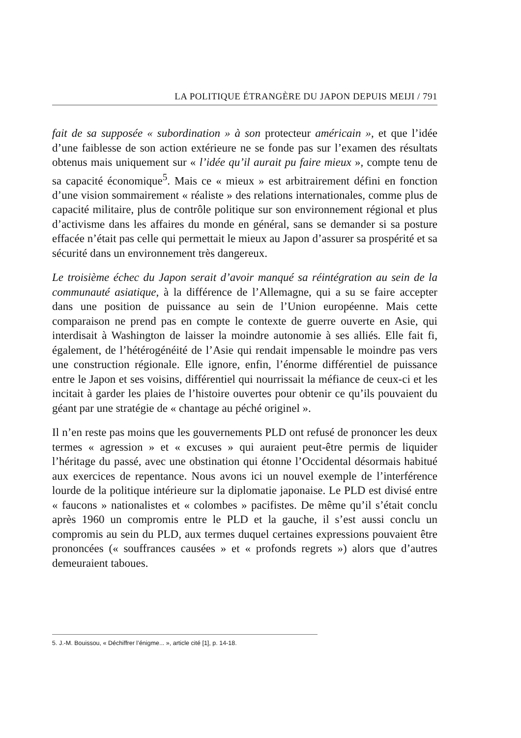LA POLITIQUE ÉTRANGÈRE DU JAPON DEPUIS MEIJI / 791
fait de sa supposée « subordination » à son protecteur américain », et que l’idée d’une faiblesse de son action extérieure ne se fonde pas sur l’examen des résultats obtenus mais uniquement sur « l’idée qu’il aurait pu faire mieux », compte tenu de sa capacité économique<sup>5</sup>. Mais ce « mieux » est arbitrairement défini en fonction d’une vision sommairement « réaliste » des relations internationales, comme plus de capacité militaire, plus de contrôle politique sur son environnement régional et plus d’activisme dans les affaires du monde en général, sans se demander si sa posture effacée n’était pas celle qui permettait le mieux au Japon d’assurer sa prospérité et sa sécurité dans un environnement très dangereux.
Le troisième échec du Japon serait d’avoir manqué sa réintégration au sein de la communauté asiatique, à la différence de l’Allemagne, qui a su se faire accepter dans une position de puissance au sein de l’Union européenne. Mais cette comparaison ne prend pas en compte le contexte de guerre ouverte en Asie, qui interdisait à Washington de laisser la moindre autonomie à ses alliés. Elle fait fi, également, de l’hétérogénéité de l’Asie qui rendait impensable le moindre pas vers une construction régionale. Elle ignore, enfin, l’énorme différentiel de puissance entre le Japon et ses voisins, différentiel qui nourrissait la méfiance de ceux-ci et les incitait à garder les plaies de l’histoire ouvertes pour obtenir ce qu’ils pouvaient du géant par une stratégie de « chantage au péché originel ».
Il n’en reste pas moins que les gouvernements PLD ont refusé de prononcer les deux termes « agression » et « excuses » qui auraient peut-être permis de liquider l’héritage du passé, avec une obstination qui étonne l’Occidental désormais habitué aux exercices de repentance. Nous avons ici un nouvel exemple de l’interférence lourde de la politique intérieure sur la diplomatie japonaise. Le PLD est divisé entre « faucons » nationalistes et « colombes » pacifistes. De même qu’il s’était conclu après 1960 un compromis entre le PLD et la gauche, il s’est aussi conclu un compromis au sein du PLD, aux termes duquel certaines expressions pouvaient être prononcées (« souffrances causées » et « profonds regrets ») alors que d’autres demeuraient taboues.
5. J.-M. Bouissou, « Déchiffrer l’énigme... », article cité [1], p. 14-18.